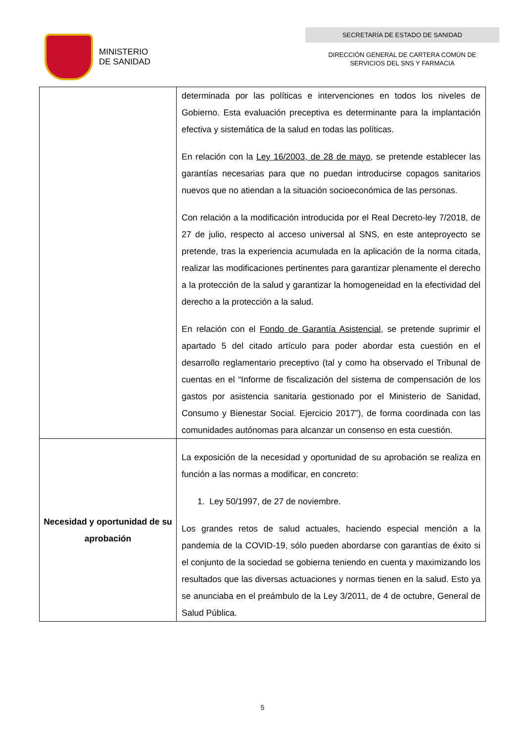MINISTERIO
DE SANIDAD
SECRETARÍA DE ESTADO DE SANIDAD
DIRECCIÓN GENERAL DE CARTERA COMÚN DE
SERVICIOS DEL SNS Y FARMACIA
| | determinada por las políticas e intervenciones en todos los niveles de Gobierno. Esta evaluación preceptiva es determinante para la implantación efectiva y sistemática de la salud en todas las políticas. En relación con la Ley 16/2003, de 28 de mayo, se pretende establecer las garantías necesarias para que no puedan introducirse copagos sanitarios nuevos que no atiendan a la situación socioeconómica de las personas. Con relación a la modificación introducida por el Real Decreto-ley 7/2018, de 27 de julio, respecto al acceso universal al SNS, en este anteproyecto se pretende, tras la experiencia acumulada en la aplicación de la norma citada, realizar las modificaciones pertinentes para garantizar plenamente el derecho a la protección de la salud y garantizar la homogeneidad en la efectividad del derecho a la protección a la salud. En relación con el Fondo de Garantía Asistencial , se pretende suprimir el apartado 5 del citado artículo para poder abordar esta cuestión en el desarrollo reglamentario preceptivo (tal y como ha observado el Tribunal de cuentas en el “Informe de fiscalización del sistema de compensación de los gastos por asistencia sanitaria gestionado por el Ministerio de Sanidad, Consumo y Bienestar Social. Ejercicio 2017”), de forma coordinada con las comunidades autónomas para alcanzar un consenso en esta cuestión. |
| Necesidad y oportunidad de su aprobación | La exposición de la necesidad y oportunidad de su aprobación se realiza en función a las normas a modificar, en concreto: 1. Ley 50/1997, de 27 de noviembre. Los grandes retos de salud actuales, haciendo especial mención a la pandemia de la COVID-19, sólo pueden abordarse con garantías de éxito si el conjunto de la sociedad se gobierna teniendo en cuenta y maximizando los resultados que las diversas actuaciones y normas tienen en la salud. Esto ya se anunciaba en el preámbulo de la Ley 3/2011, de 4 de octubre, General de Salud Pública. |
5